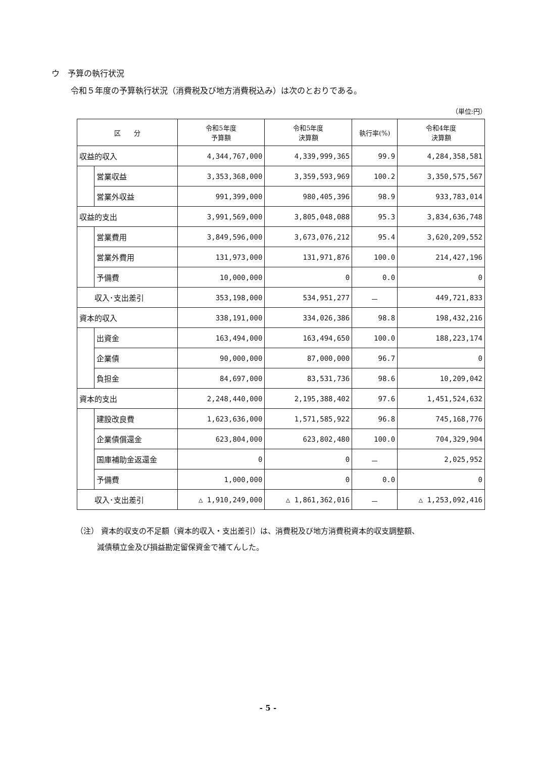ウ　予算の執行状況
令和５年度の予算執行状況（消費税及び地方消費税込み）は次のとおりである。
（単位:円）
| 区 分 | | 令和5年度 予算額 | 令和5年度 決算額 | 執行率(%) | 令和4年度 決算額 |
| --- | --- | --- | --- | --- | --- |
| 収益的収入 | | 4,344,767,000 | 4,339,999,365 | 99.9 | 4,284,358,581 |
| | 営業収益 | 3,353,368,000 | 3,359,593,969 | 100.2 | 3,350,575,567 |
| | 営業外収益 | 991,399,000 | 980,405,396 | 98.9 | 933,783,014 |
| 収益的支出 | | 3,991,569,000 | 3,805,048,088 | 95.3 | 3,834,636,748 |
| | 営業費用 | 3,849,596,000 | 3,673,076,212 | 95.4 | 3,620,209,552 |
| | 営業外費用 | 131,973,000 | 131,971,876 | 100.0 | 214,427,196 |
| | 予備費 | 10,000,000 | 0 | 0.0 | 0 |
| 収入･支出差引 | | 353,198,000 | 534,951,277 | － | 449,721,833 |
| 資本的収入 | | 338,191,000 | 334,026,386 | 98.8 | 198,432,216 |
| | 出資金 | 163,494,000 | 163,494,650 | 100.0 | 188,223,174 |
| | 企業債 | 90,000,000 | 87,000,000 | 96.7 | 0 |
| | 負担金 | 84,697,000 | 83,531,736 | 98.6 | 10,209,042 |
| 資本的支出 | | 2,248,440,000 | 2,195,388,402 | 97.6 | 1,451,524,632 |
| | 建設改良費 | 1,623,636,000 | 1,571,585,922 | 96.8 | 745,168,776 |
| | 企業債償還金 | 623,804,000 | 623,802,480 | 100.0 | 704,329,904 |
| | 国庫補助金返還金 | 0 | 0 | － | 2,025,952 |
| | 予備費 | 1,000,000 | 0 | 0.0 | 0 |
| 収入･支出差引 | | △ 1,910,249,000 | △ 1,861,362,016 | － | △ 1,253,092,416 |
（注） 資本的収支の不足額（資本的収入・支出差引）は、消費税及び地方消費税資本的収支調整額、
減債積立金及び損益勘定留保資金で補てんした。
- 5 -